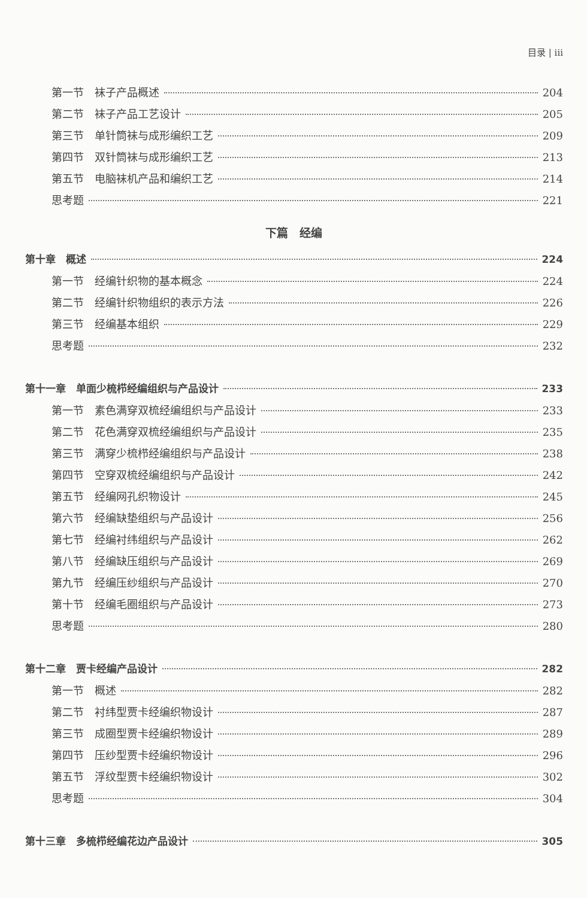目录 | iii
第一节　袜子产品概述 204
第二节　袜子产品工艺设计 205
第三节　单针筒袜与成形编织工艺 209
第四节　双针筒袜与成形编织工艺 213
第五节　电脑袜机产品和编织工艺 214
思考题 221
下篇　经编
第十章　概述 224
第一节　经编针织物的基本概念 224
第二节　经编针织物组织的表示方法 226
第三节　经编基本组织 229
思考题 232
第十一章　单面少梳栉经编组织与产品设计 233
第一节　素色满穿双梳经编组织与产品设计 233
第二节　花色满穿双梳经编组织与产品设计 235
第三节　满穿少梳栉经编组织与产品设计 238
第四节　空穿双梳经编组织与产品设计 242
第五节　经编网孔织物设计 245
第六节　经编缺垫组织与产品设计 256
第七节　经编衬纬组织与产品设计 262
第八节　经编缺压组织与产品设计 269
第九节　经编压纱组织与产品设计 270
第十节　经编毛圈组织与产品设计 273
思考题 280
第十二章　贾卡经编产品设计 282
第一节　概述 282
第二节　衬纬型贾卡经编织物设计 287
第三节　成圈型贾卡经编织物设计 289
第四节　压纱型贾卡经编织物设计 296
第五节　浮纹型贾卡经编织物设计 302
思考题 304
第十三章　多梳栉经编花边产品设计 305